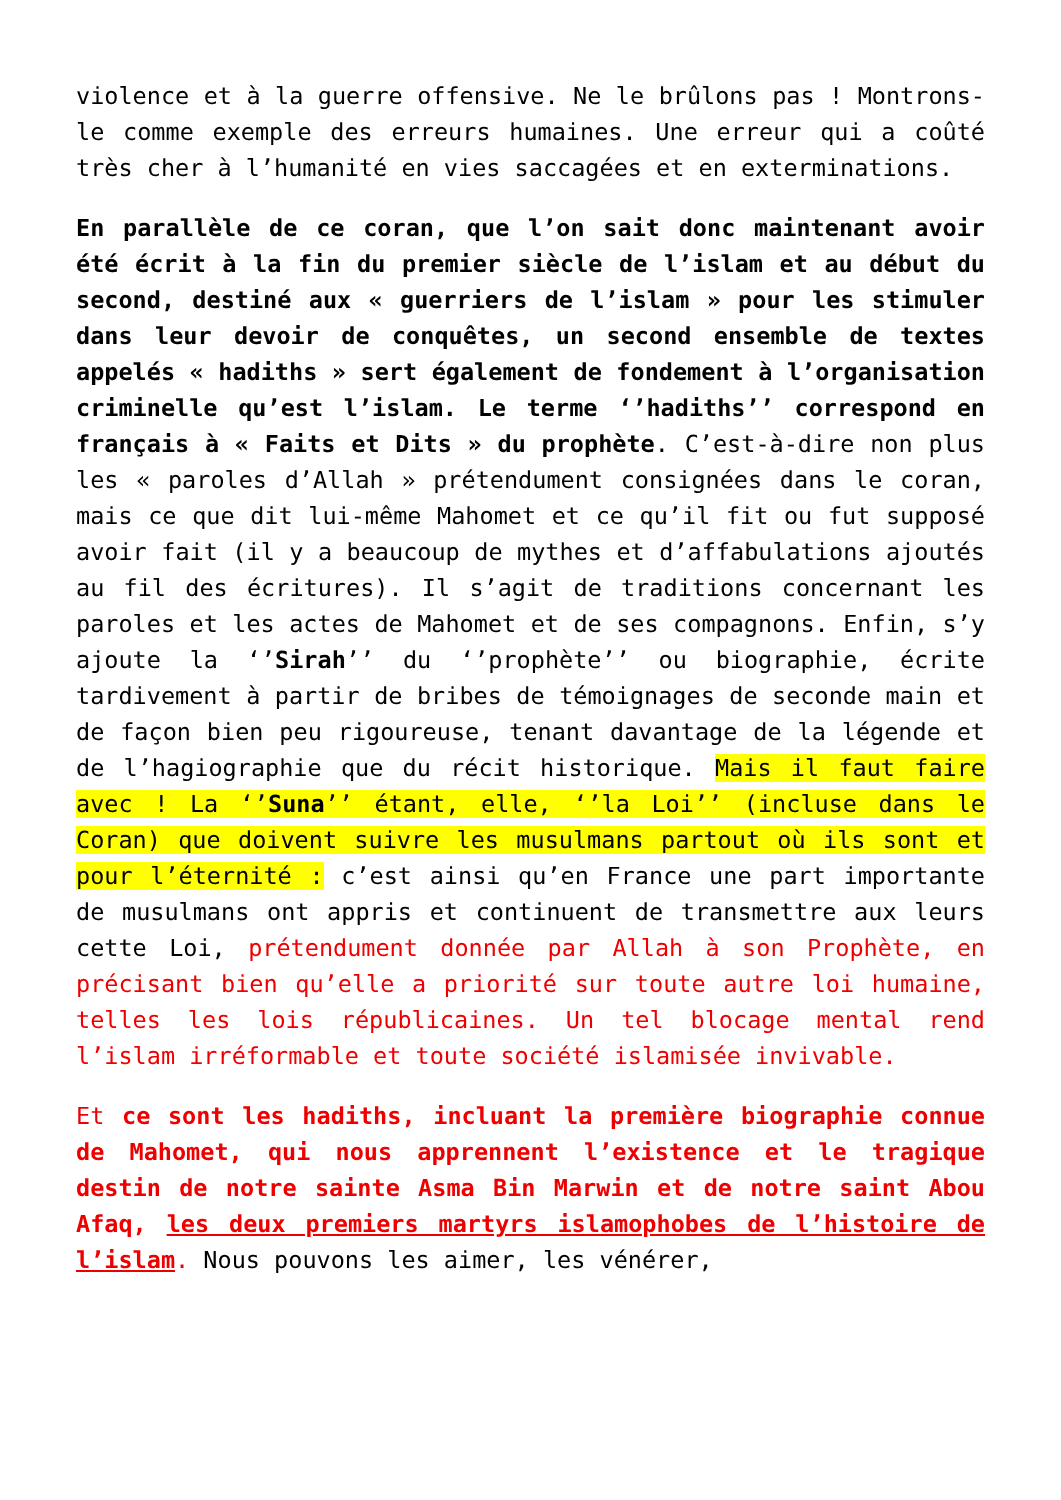violence et à la guerre offensive. Ne le brûlons pas ! Montrons-le comme exemple des erreurs humaines. Une erreur qui a coûté très cher à l’humanité en vies saccagées et en exterminations.
En parallèle de ce coran, que l’on sait donc maintenant avoir été écrit à la fin du premier siècle de l’islam et au début du second, destiné aux « guerriers de l’islam » pour les stimuler dans leur devoir de conquêtes, un second ensemble de textes appelés « hadiths » sert également de fondement à l’organisation criminelle qu’est l’islam. Le terme ‘’hadiths’’ correspond en français à « Faits et Dits » du prophète. C’est-à-dire non plus les « paroles d’Allah » prétendument consignées dans le coran, mais ce que dit lui-même Mahomet et ce qu’il fit ou fut supposé avoir fait (il y a beaucoup de mythes et d’affabulations ajoutés au fil des écritures). Il s’agit de traditions concernant les paroles et les actes de Mahomet et de ses compagnons. Enfin, s’y ajoute la ‘’Sirah’’ du ‘’prophète’’ ou biographie, écrite tardivement à partir de bribes de témoignages de seconde main et de façon bien peu rigoureuse, tenant davantage de la légende et de l’hagiographie que du récit historique. Mais il faut faire avec ! La ‘’Suna’’ étant, elle, ‘’la Loi’’ (incluse dans le Coran) que doivent suivre les musulmans partout où ils sont et pour l’éternité : c’est ainsi qu’en France une part importante de musulmans ont appris et continuent de transmettre aux leurs cette Loi, prétendument donnée par Allah à son Prophète, en précisant bien qu’elle a priorité sur toute autre loi humaine, telles les lois républicaines. Un tel blocage mental rend l’islam irréformable et toute société islamisée invivable.
Et ce sont les hadiths, incluant la première biographie connue de Mahomet, qui nous apprennent l’existence et le tragique destin de notre sainte Asma Bin Marwin et de notre saint Abou Afaq, les deux premiers martyrs islamophobes de l’histoire de l’islam. Nous pouvons les aimer, les vénérer,